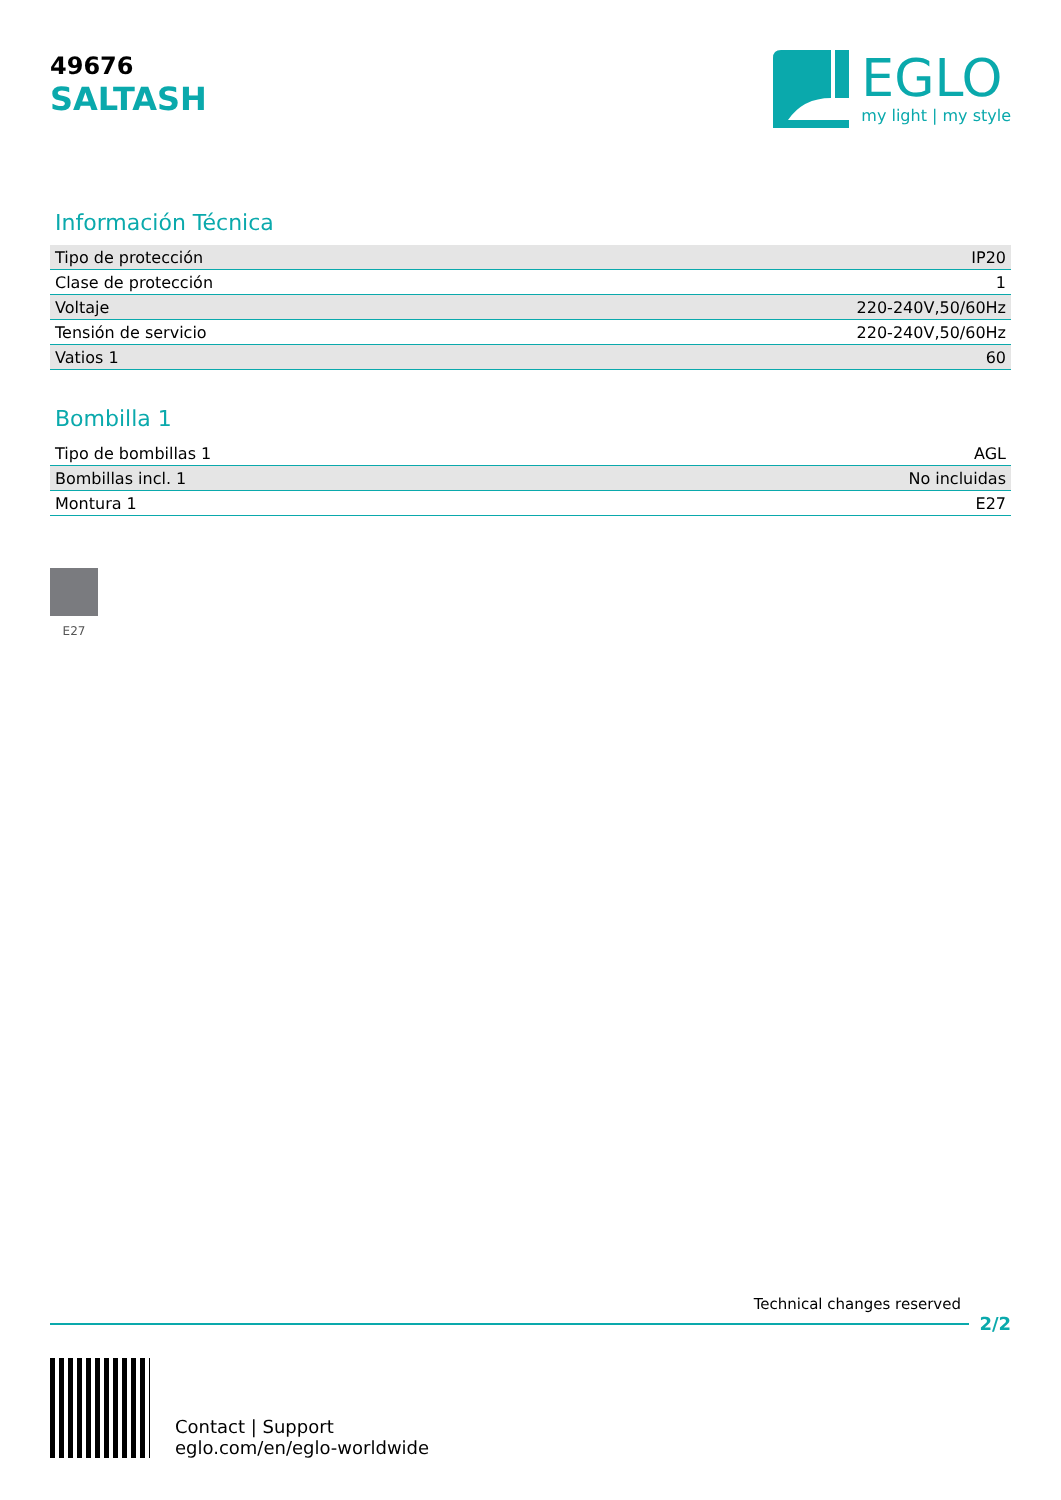49676
SALTASH
EGLO
my light | my style
Información Técnica
| Tipo de protección | IP20 |
| Clase de protección | 1 |
| Voltaje | 220-240V,50/60Hz |
| Tensión de servicio | 220-240V,50/60Hz |
| Vatios 1 | 60 |
Bombilla 1
| Tipo de bombillas 1 | AGL |
| Bombillas incl. 1 | No incluidas |
| Montura 1 | E27 |
E27
Technical changes reserved
2/2
Contact | Support
eglo.com/en/eglo-worldwide